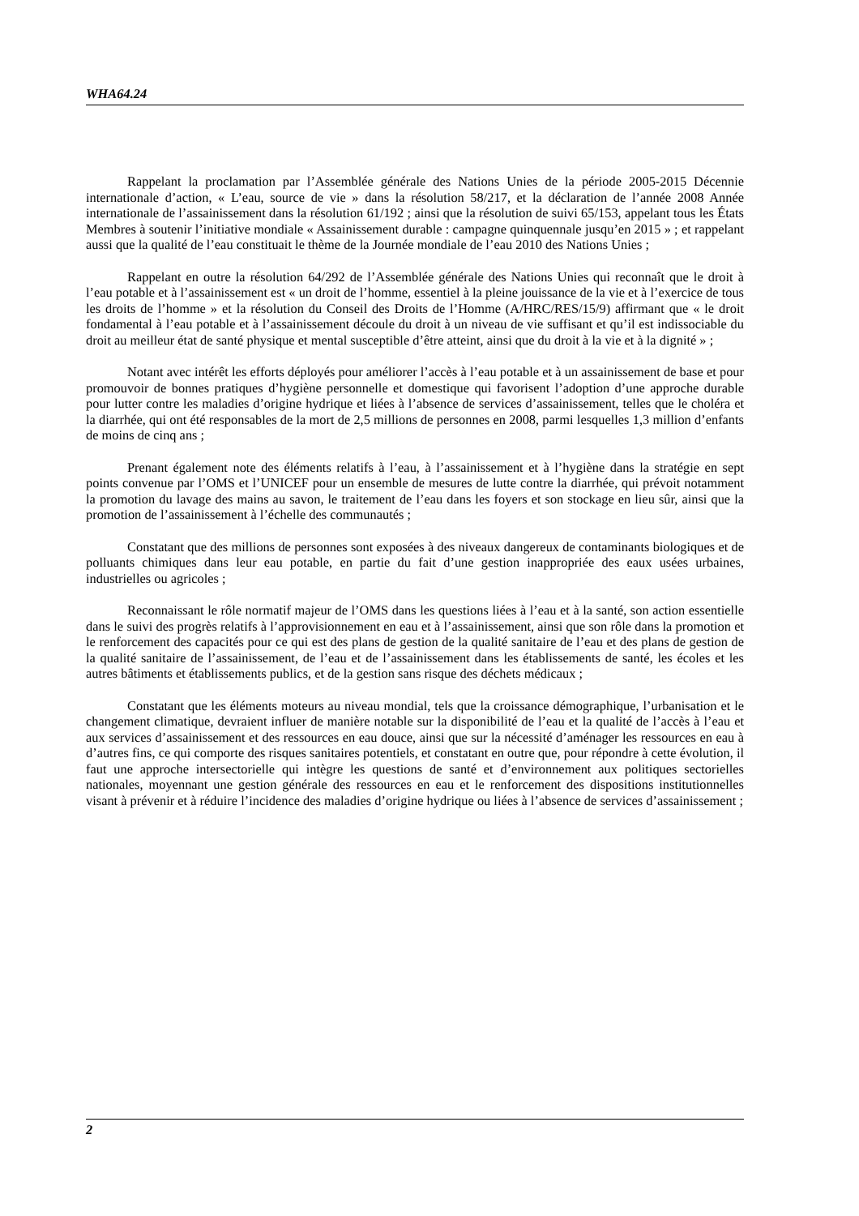WHA64.24
Rappelant la proclamation par l’Assemblée générale des Nations Unies de la période 2005-2015 Décennie internationale d’action, « L’eau, source de vie » dans la résolution 58/217, et la déclaration de l’année 2008 Année internationale de l’assainissement dans la résolution 61/192 ; ainsi que la résolution de suivi 65/153, appelant tous les États Membres à soutenir l’initiative mondiale « Assainissement durable : campagne quinquennale jusqu’en 2015 » ; et rappelant aussi que la qualité de l’eau constituait le thème de la Journée mondiale de l’eau 2010 des Nations Unies ;
Rappelant en outre la résolution 64/292 de l’Assemblée générale des Nations Unies qui reconnaît que le droit à l’eau potable et à l’assainissement est « un droit de l’homme, essentiel à la pleine jouissance de la vie et à l’exercice de tous les droits de l’homme » et la résolution du Conseil des Droits de l’Homme (A/HRC/RES/15/9) affirmant que « le droit fondamental à l’eau potable et à l’assainissement découle du droit à un niveau de vie suffisant et qu’il est indissociable du droit au meilleur état de santé physique et mental susceptible d’être atteint, ainsi que du droit à la vie et à la dignité » ;
Notant avec intérêt les efforts déployés pour améliorer l’accès à l’eau potable et à un assainissement de base et pour promouvoir de bonnes pratiques d’hygiène personnelle et domestique qui favorisent l’adoption d’une approche durable pour lutter contre les maladies d’origine hydrique et liées à l’absence de services d’assainissement, telles que le choléra et la diarrhée, qui ont été responsables de la mort de 2,5 millions de personnes en 2008, parmi lesquelles 1,3 million d’enfants de moins de cinq ans ;
Prenant également note des éléments relatifs à l’eau, à l’assainissement et à l’hygiène dans la stratégie en sept points convenue par l’OMS et l’UNICEF pour un ensemble de mesures de lutte contre la diarrhée, qui prévoit notamment la promotion du lavage des mains au savon, le traitement de l’eau dans les foyers et son stockage en lieu sûr, ainsi que la promotion de l’assainissement à l’échelle des communautés ;
Constatant que des millions de personnes sont exposées à des niveaux dangereux de contaminants biologiques et de polluants chimiques dans leur eau potable, en partie du fait d’une gestion inappropriée des eaux usées urbaines, industrielles ou agricoles ;
Reconnaissant le rôle normatif majeur de l’OMS dans les questions liées à l’eau et à la santé, son action essentielle dans le suivi des progrès relatifs à l’approvisionnement en eau et à l’assainissement, ainsi que son rôle dans la promotion et le renforcement des capacités pour ce qui est des plans de gestion de la qualité sanitaire de l’eau et des plans de gestion de la qualité sanitaire de l’assainissement, de l’eau et de l’assainissement dans les établissements de santé, les écoles et les autres bâtiments et établissements publics, et de la gestion sans risque des déchets médicaux ;
Constatant que les éléments moteurs au niveau mondial, tels que la croissance démographique, l’urbanisation et le changement climatique, devraient influer de manière notable sur la disponibilité de l’eau et la qualité de l’accès à l’eau et aux services d’assainissement et des ressources en eau douce, ainsi que sur la nécessité d’aménager les ressources en eau à d’autres fins, ce qui comporte des risques sanitaires potentiels, et constatant en outre que, pour répondre à cette évolution, il faut une approche intersectorielle qui intègre les questions de santé et d’environnement aux politiques sectorielles nationales, moyennant une gestion générale des ressources en eau et le renforcement des dispositions institutionnelles visant à prévenir et à réduire l’incidence des maladies d’origine hydrique ou liées à l’absence de services d’assainissement ;
2